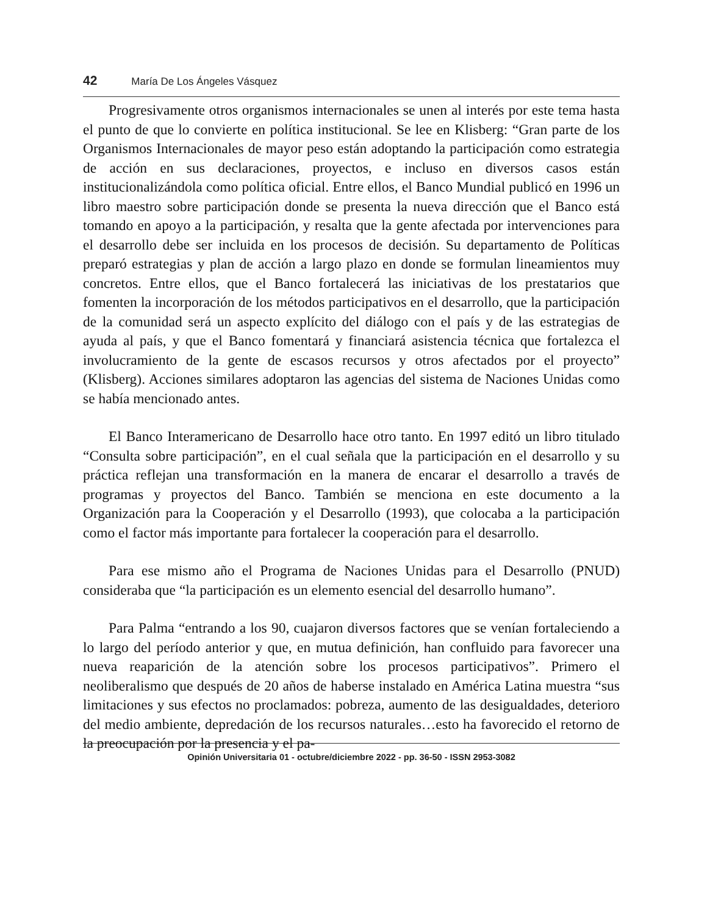42 María De Los Ángeles Vásquez
Progresivamente otros organismos internacionales se unen al interés por este tema hasta el punto de que lo convierte en política institucional. Se lee en Klisberg: “Gran parte de los Organismos Internacionales de mayor peso están adoptando la participación como estrategia de acción en sus declaraciones, proyectos, e incluso en diversos casos están institucionalizándola como política oficial. Entre ellos, el Banco Mundial publicó en 1996 un libro maestro sobre participación donde se presenta la nueva dirección que el Banco está tomando en apoyo a la participación, y resalta que la gente afectada por intervenciones para el desarrollo debe ser incluida en los procesos de decisión. Su departamento de Políticas preparó estrategias y plan de acción a largo plazo en donde se formulan lineamientos muy concretos. Entre ellos, que el Banco fortalecerá las iniciativas de los prestatarios que fomenten la incorporación de los métodos participativos en el desarrollo, que la participación de la comunidad será un aspecto explícito del diálogo con el país y de las estrategias de ayuda al país, y que el Banco fomentará y financiará asistencia técnica que fortalezca el involucramiento de la gente de escasos recursos y otros afectados por el proyecto” (Klisberg). Acciones similares adoptaron las agencias del sistema de Naciones Unidas como se había mencionado antes.
El Banco Interamericano de Desarrollo hace otro tanto. En 1997 editó un libro titulado “Consulta sobre participación”, en el cual señala que la participación en el desarrollo y su práctica reflejan una transformación en la manera de encarar el desarrollo a través de programas y proyectos del Banco. También se menciona en este documento a la Organización para la Cooperación y el Desarrollo (1993), que colocaba a la participación como el factor más importante para fortalecer la cooperación para el desarrollo.
Para ese mismo año el Programa de Naciones Unidas para el Desarrollo (PNUD) consideraba que “la participación es un elemento esencial del desarrollo humano”.
Para Palma “entrando a los 90, cuajaron diversos factores que se venían fortaleciendo a lo largo del período anterior y que, en mutua definición, han confluido para favorecer una nueva reaparición de la atención sobre los procesos participativos”. Primero el neoliberalismo que después de 20 años de haberse instalado en América Latina muestra “sus limitaciones y sus efectos no proclamados: pobreza, aumento de las desigualdades, deterioro del medio ambiente, depredación de los recursos naturales…esto ha favorecido el retorno de la preocupación por la presencia y el pa-
Opinión Universitaria 01 - octubre/diciembre 2022 - pp. 36-50 - ISSN 2953-3082